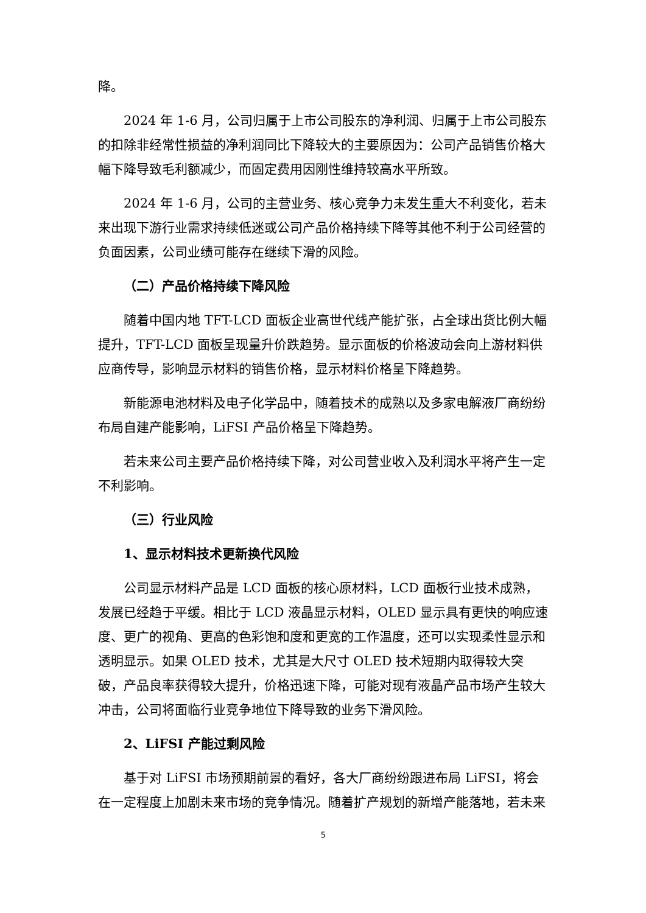降。
2024 年 1-6 月，公司归属于上市公司股东的净利润、归属于上市公司股东的扣除非经常性损益的净利润同比下降较大的主要原因为：公司产品销售价格大幅下降导致毛利额减少，而固定费用因刚性维持较高水平所致。
2024 年 1-6 月，公司的主营业务、核心竞争力未发生重大不利变化，若未来出现下游行业需求持续低迷或公司产品价格持续下降等其他不利于公司经营的负面因素，公司业绩可能存在继续下滑的风险。
（二）产品价格持续下降风险
随着中国内地 TFT-LCD 面板企业高世代线产能扩张，占全球出货比例大幅提升，TFT-LCD 面板呈现量升价跌趋势。显示面板的价格波动会向上游材料供应商传导，影响显示材料的销售价格，显示材料价格呈下降趋势。
新能源电池材料及电子化学品中，随着技术的成熟以及多家电解液厂商纷纷布局自建产能影响，LiFSI 产品价格呈下降趋势。
若未来公司主要产品价格持续下降，对公司营业收入及利润水平将产生一定不利影响。
（三）行业风险
1、显示材料技术更新换代风险
公司显示材料产品是 LCD 面板的核心原材料，LCD 面板行业技术成熟，发展已经趋于平缓。相比于 LCD 液晶显示材料，OLED 显示具有更快的响应速度、更广的视角、更高的色彩饱和度和更宽的工作温度，还可以实现柔性显示和透明显示。如果 OLED 技术，尤其是大尺寸 OLED 技术短期内取得较大突破，产品良率获得较大提升，价格迅速下降，可能对现有液晶产品市场产生较大冲击，公司将面临行业竞争地位下降导致的业务下滑风险。
2、LiFSI 产能过剩风险
基于对 LiFSI 市场预期前景的看好，各大厂商纷纷跟进布局 LiFSI，将会在一定程度上加剧未来市场的竞争情况。随着扩产规划的新增产能落地，若未来
5